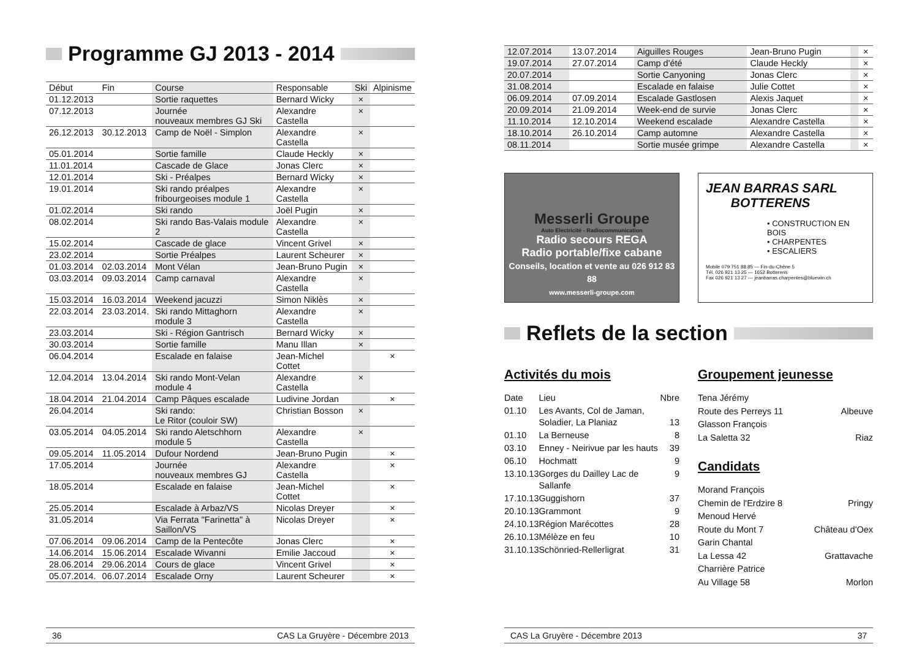Programme GJ 2013 - 2014
| Début | Fin | Course | Responsable | Ski | Alpinisme |
| --- | --- | --- | --- | --- | --- |
| 01.12.2013 | | Sortie raquettes | Bernard Wicky | × | |
| 07.12.2013 | | Journée nouveaux membres GJ Ski | Alexandre Castella | × | |
| 26.12.2013 | 30.12.2013 | Camp de Noël - Simplon | Alexandre Castella | × | |
| 05.01.2014 | | Sortie famille | Claude Heckly | × | |
| 11.01.2014 | | Cascade de Glace | Jonas Clerc | × | |
| 12.01.2014 | | Ski - Préalpes | Bernard Wicky | × | |
| 19.01.2014 | | Ski rando préalpes fribourgeoises module 1 | Alexandre Castella | × | |
| 01.02.2014 | | Ski rando | Joël Pugin | × | |
| 08.02.2014 | | Ski rando Bas-Valais module 2 | Alexandre Castella | × | |
| 15.02.2014 | | Cascade de glace | Vincent Grivel | × | |
| 23.02.2014 | | Sortie Préalpes | Laurent Scheurer | × | |
| 01.03.2014 | 02.03.2014 | Mont Vélan | Jean-Bruno Pugin | × | |
| 03.03.2014 | 09.03.2014 | Camp carnaval | Alexandre Castella | × | |
| 15.03.2014 | 16.03.2014 | Weekend jacuzzi | Simon Niklès | × | |
| 22.03.2014 | 23.03.2014. | Ski rando Mittaghorn module 3 | Alexandre Castella | × | |
| 23.03.2014 | | Ski - Région Gantrisch | Bernard Wicky | × | |
| 30.03.2014 | | Sortie famille | Manu Illan | × | |
| 06.04.2014 | | Escalade en falaise | Jean-Michel Cottet | | × |
| 12.04.2014 | 13.04.2014 | Ski rando Mont-Velan module 4 | Alexandre Castella | × | |
| 18.04.2014 | 21.04.2014 | Camp Pâques escalade | Ludivine Jordan | | × |
| 26.04.2014 | | Ski rando: Le Ritor (couloir SW) | Christian Bosson | × | |
| 03.05.2014 | 04.05.2014 | Ski rando Aletschhorn module 5 | Alexandre Castella | × | |
| 09.05.2014 | 11.05.2014 | Dufour Nordend | Jean-Bruno Pugin | | × |
| 17.05.2014 | | Journée nouveaux membres GJ | Alexandre Castella | | × |
| 18.05.2014 | | Escalade en falaise | Jean-Michel Cottet | | × |
| 25.05.2014 | | Escalade à Arbaz/VS | Nicolas Dreyer | | × |
| 31.05.2014 | | Via Ferrata "Farinetta" à Saillon/VS | Nicolas Dreyer | | × |
| 07.06.2014 | 09.06.2014 | Camp de la Pentecôte | Jonas Clerc | | × |
| 14.06.2014 | 15.06.2014 | Escalade Wivanni | Emilie Jaccoud | | × |
| 28.06.2014 | 29.06.2014 | Cours de glace | Vincent Grivel | | × |
| 05.07.2014. | 06.07.2014 | Escalade Orny | Laurent Scheurer | | × |
36 CAS La Gruyère - Décembre 2013
| 12.07.2014 | 13.07.2014 | Aiguilles Rouges | Jean-Bruno Pugin | | × |
| --- | --- | --- | --- | --- | --- |
| 19.07.2014 | 27.07.2014 | Camp d'été | Claude Heckly | | × |
| 20.07.2014 | | Sortie Canyoning | Jonas Clerc | | × |
| 31.08.2014 | | Escalade en falaise | Julie Cottet | | × |
| 06.09.2014 | 07.09.2014 | Escalade Gastlosen | Alexis Jaquet | | × |
| 20.09.2014 | 21.09.2014 | Week-end de survie | Jonas Clerc | | × |
| 11.10.2014 | 12.10.2014 | Weekend escalade | Alexandre Castella | | × |
| 18.10.2014 | 26.10.2014 | Camp automne | Alexandre Castella | | × |
| 08.11.2014 | | Sortie musée grimpe | Alexandre Castella | | × |
Messerli Groupe
Auto Electricité - Radiocommunication
Radio secours REGA
Radio portable/fixe cabane
Conseils, location et vente au 026 912 83 88
www.messerli-groupe.com
JEAN BARRAS SARL
BOTTERENS
• CONSTRUCTION EN BOIS
• CHARPENTES
• ESCALIERS
Mobile 079 751 88 85 — Fin-du-Chêne 5
Tél. 026 921 13 25 — 1652 Botterens
Fax 026 921 13 27 — jeanbarras.charpentes@bluewin.ch
Reflets de la section
Activités du mois
| Date | Lieu | Nbre |
| 01.10 | Les Avants, Col de Jaman, Soladier, La Planiaz | 13 |
| 01.10 | La Berneuse | 8 |
| 03.10 | Enney - Neirivue par les hauts | 39 |
| 06.10 | Hochmatt | 9 |
| 13.10.13 | Gorges du Dailley Lac de Sallanfe | 9 |
| 17.10.13 | Guggishorn | 37 |
| 20.10.13 | Grammont | 9 |
| 24.10.13 | Région Marécottes | 28 |
| 26.10.13 | Mélèze en feu | 10 |
| 31.10.13 | Schönried-Rellerligrat | 31 |
Groupement jeunesse
Tena Jérémy
Route des Perreys 11 Albeuve
Glasson François
La Saletta 32 Riaz
Candidats
Morand François
Chemin de l'Erdzire 8 Pringy
Menoud Hervé
Route du Mont 7 Château d'Oex
Garin Chantal
La Lessa 42 Grattavache
Charrière Patrice
Au Village 58 Morlon
CAS La Gruyère - Décembre 2013 37